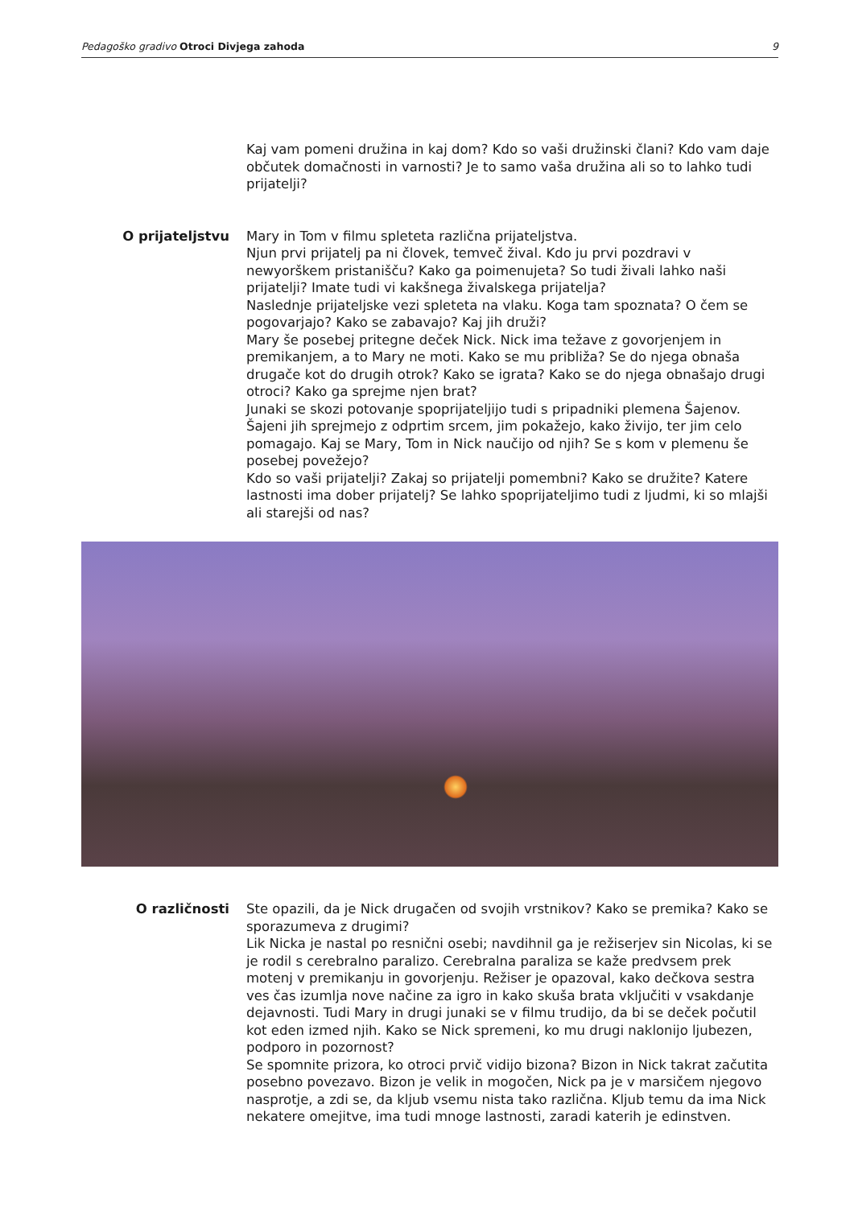Pedagoško gradivo Otroci Divjega zahoda 9
Kaj vam pomeni družina in kaj dom? Kdo so vaši družinski člani? Kdo vam daje občutek domačnosti in varnosti? Je to samo vaša družina ali so to lahko tudi prijatelji?
O prijateljstvu Mary in Tom v filmu spleteta različna prijateljstva.
Njun prvi prijatelj pa ni človek, temveč žival. Kdo ju prvi pozdravi v newyorškem pristanišču? Kako ga poimenujeta? So tudi živali lahko naši prijatelji? Imate tudi vi kakšnega živalskega prijatelja?
Naslednje prijateljske vezi spleteta na vlaku. Koga tam spoznata? O čem se pogovarjajo? Kako se zabavajo? Kaj jih druži?
Mary še posebej pritegne deček Nick. Nick ima težave z govorjenjem in premikanjem, a to Mary ne moti. Kako se mu približa? Se do njega obnaša drugače kot do drugih otrok? Kako se igrata? Kako se do njega obnašajo drugi otroci? Kako ga sprejme njen brat?
Junaki se skozi potovanje spoprijateljijo tudi s pripadniki plemena Šajenov. Šajeni jih sprejmejo z odprtim srcem, jim pokažejo, kako živijo, ter jim celo pomagajo. Kaj se Mary, Tom in Nick naučijo od njih? Se s kom v plemenu še posebej povežejo?
Kdo so vaši prijatelji? Zakaj so prijatelji pomembni? Kako se družite? Katere lastnosti ima dober prijatelj? Se lahko spoprijateljimo tudi z ljudmi, ki so mlajši ali starejši od nas?
O različnosti Ste opazili, da je Nick drugačen od svojih vrstnikov? Kako se premika? Kako se sporazumeva z drugimi?
Lik Nicka je nastal po resnični osebi; navdihnil ga je režiserjev sin Nicolas, ki se je rodil s cerebralno paralizo. Cerebralna paraliza se kaže predvsem prek motenj v premikanju in govorjenju. Režiser je opazoval, kako dečkova sestra ves čas izumlja nove načine za igro in kako skuša brata vključiti v vsakdanje dejavnosti. Tudi Mary in drugi junaki se v filmu trudijo, da bi se deček počutil kot eden izmed njih. Kako se Nick spremeni, ko mu drugi naklonijo ljubezen, podporo in pozornost?
Se spomnite prizora, ko otroci prvič vidijo bizona? Bizon in Nick takrat začutita posebno povezavo. Bizon je velik in mogočen, Nick pa je v marsičem njegovo nasprotje, a zdi se, da kljub vsemu nista tako različna. Kljub temu da ima Nick nekatere omejitve, ima tudi mnoge lastnosti, zaradi katerih je edinstven.